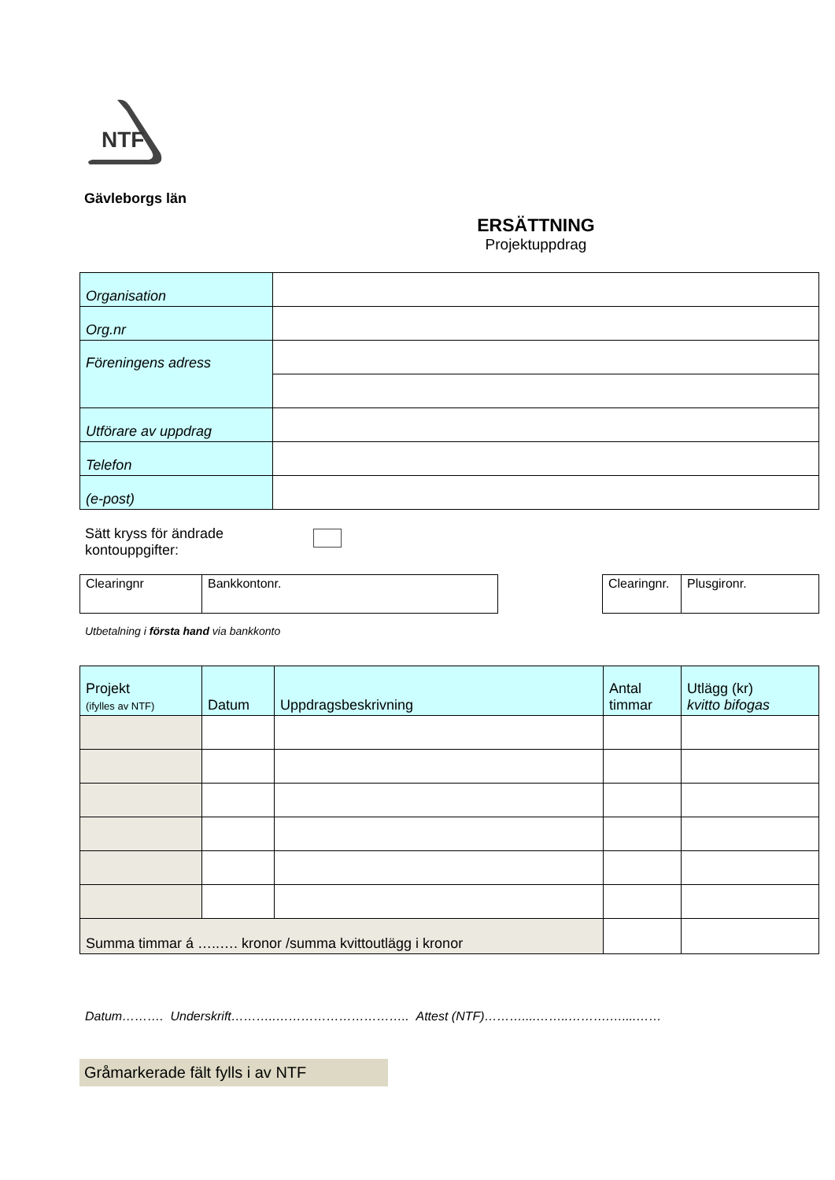NTF
Gävleborgs län
ERSÄTTNING
Projektuppdrag
| Organisation | |
| Org.nr | |
| Föreningens adress | |
| Utförare av uppdrag | |
| Telefon | |
| (e-post) | |
Sätt kryss för ändrade kontouppgifter:
| Clearingnr | Bankkontonr. |
| Clearingnr. | Plusgironr. |
Utbetalning i första hand via bankkonto
| Projekt (ifylles av NTF) | Datum | Uppdragsbeskrivning | Antal timmar | Utlägg (kr) kvitto bifogas |
| --- | --- | --- | --- | --- |
| Summa timmar á …..…. kronor /summa kvittoutlägg i kronor | | | | |
Datum………. Underskrift………..………………………….. Attest (NTF)………....……..……….…....……
Gråmarkerade fält fylls i av NTF